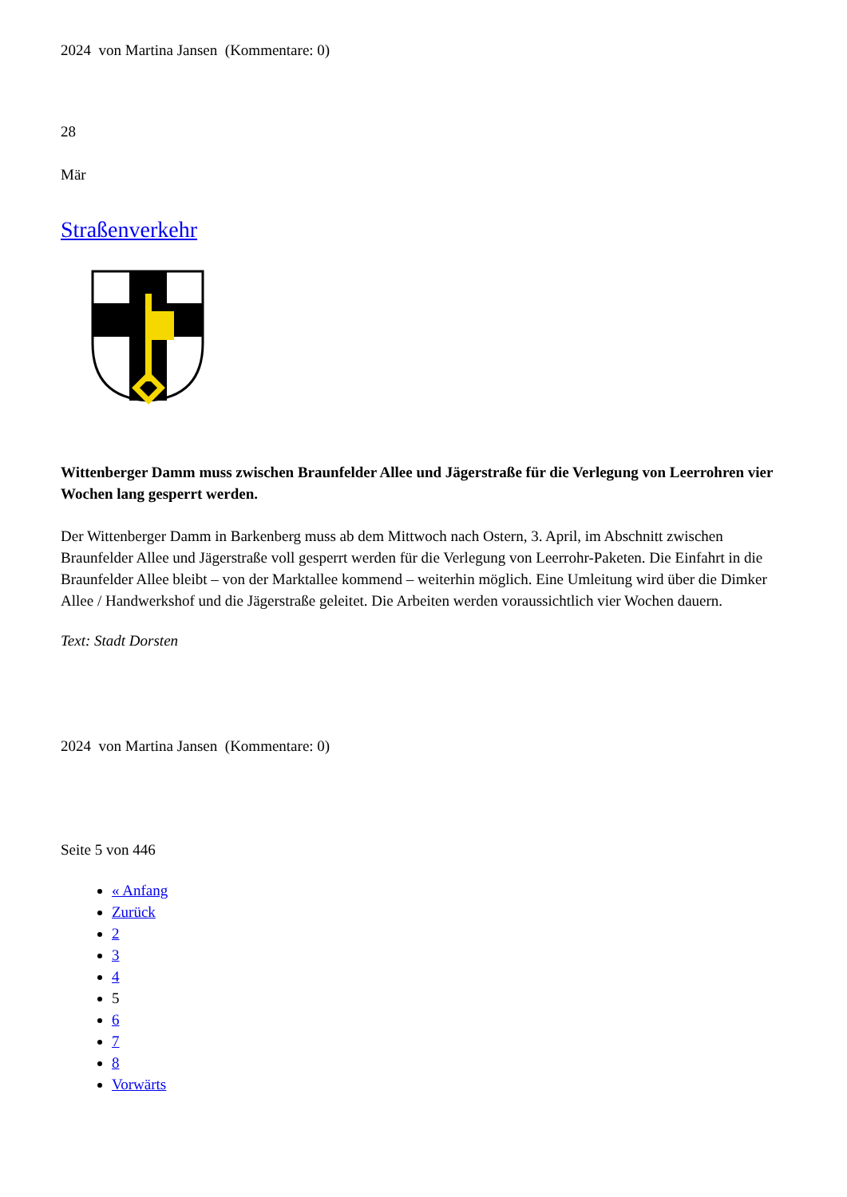2024 von Martina Jansen (Kommentare: 0)
28
Mär
Straßenverkehr
Wittenberger Damm muss zwischen Braunfelder Allee und Jägerstraße für die Verlegung von Leerrohren vier Wochen lang gesperrt werden.
Der Wittenberger Damm in Barkenberg muss ab dem Mittwoch nach Ostern, 3. April, im Abschnitt zwischen Braunfelder Allee und Jägerstraße voll gesperrt werden für die Verlegung von Leerrohr-Paketen. Die Einfahrt in die Braunfelder Allee bleibt – von der Marktallee kommend – weiterhin möglich. Eine Umleitung wird über die Dimker Allee / Handwerkshof und die Jägerstraße geleitet. Die Arbeiten werden voraussichtlich vier Wochen dauern.
Text: Stadt Dorsten
2024 von Martina Jansen (Kommentare: 0)
Seite 5 von 446
« Anfang
Zurück
2
3
4
5
6
7
8
Vorwärts